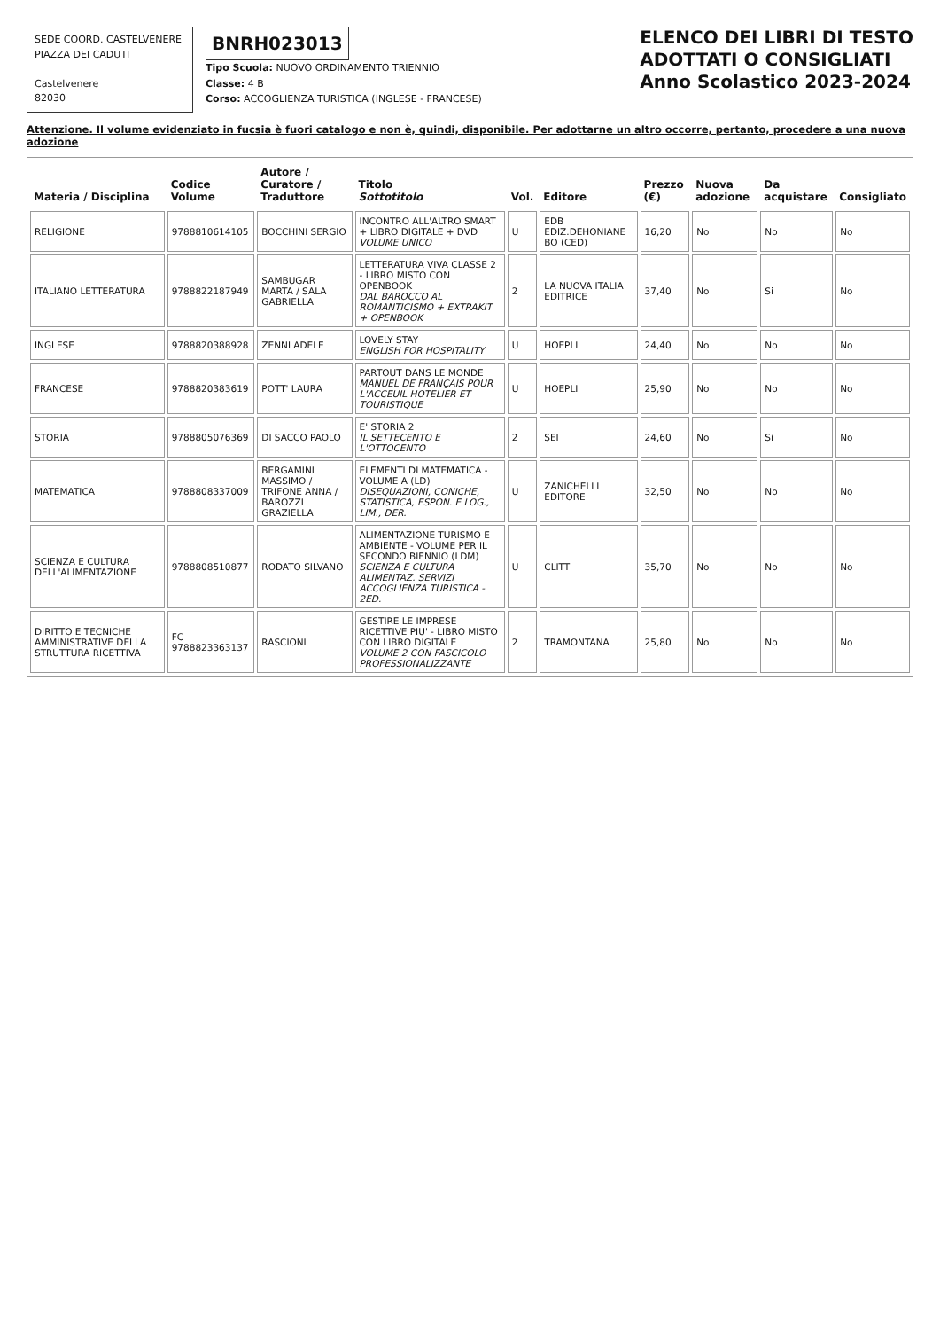SEDE COORD. CASTELVENERE
PIAZZA DEI CADUTI
Castelvenere
82030
BNRH023013
Tipo Scuola: NUOVO ORDINAMENTO TRIENNIO
Classe: 4 B
Corso: ACCOGLIENZA TURISTICA (INGLESE - FRANCESE)
ELENCO DEI LIBRI DI TESTO
ADOTTATI O CONSIGLIATI
Anno Scolastico 2023-2024
Attenzione. Il volume evidenziato in fucsia è fuori catalogo e non è, quindi, disponibile. Per adottarne un altro occorre, pertanto, procedere a una nuova adozione
| Materia / Disciplina | Codice Volume | Autore / Curatore / Traduttore | Titolo Sottotitolo | Vol. | Editore | Prezzo (€) | Nuova adozione | Da acquistare | Consigliato |
| --- | --- | --- | --- | --- | --- | --- | --- | --- | --- |
| RELIGIONE | 9788810614105 | BOCCHINI SERGIO | INCONTRO ALL'ALTRO SMART + LIBRO DIGITALE + DVD VOLUME UNICO | U | EDB EDIZ.DEHONIANE BO (CED) | 16,20 | No | No | No |
| ITALIANO LETTERATURA | 9788822187949 | SAMBUGAR MARTA / SALA GABRIELLA | LETTERATURA VIVA CLASSE 2 - LIBRO MISTO CON OPENBOOK DAL BAROCCO AL ROMANTICISMO + EXTRAKIT + OPENBOOK | 2 | LA NUOVA ITALIA EDITRICE | 37,40 | No | Si | No |
| INGLESE | 9788820388928 | ZENNI ADELE | LOVELY STAY ENGLISH FOR HOSPITALITY | U | HOEPLI | 24,40 | No | No | No |
| FRANCESE | 9788820383619 | POTT' LAURA | PARTOUT DANS LE MONDE MANUEL DE FRANÇAIS POUR L'ACCEUIL HOTELIER ET TOURISTIQUE | U | HOEPLI | 25,90 | No | No | No |
| STORIA | 9788805076369 | DI SACCO PAOLO | E' STORIA 2 IL SETTECENTO E L'OTTOCENTO | 2 | SEI | 24,60 | No | Si | No |
| MATEMATICA | 9788808337009 | BERGAMINI MASSIMO / TRIFONE ANNA / BAROZZI GRAZIELLA | ELEMENTI DI MATEMATICA - VOLUME A (LD) DISEQUAZIONI, CONICHE, STATISTICA, ESPON. E LOG., LIM., DER. | U | ZANICHELLI EDITORE | 32,50 | No | No | No |
| SCIENZA E CULTURA DELL'ALIMENTAZIONE | 9788808510877 | RODATO SILVANO | ALIMENTAZIONE TURISMO E AMBIENTE - VOLUME PER IL SECONDO BIENNIO (LDM) SCIENZA E CULTURA ALIMENTAZ. SERVIZI ACCOGLIENZA TURISTICA - 2ED. | U | CLITT | 35,70 | No | No | No |
| DIRITTO E TECNICHE AMMINISTRATIVE DELLA STRUTTURA RICETTIVA | FC 9788823363137 | RASCIONI | GESTIRE LE IMPRESE RICETTIVE PIU' - LIBRO MISTO CON LIBRO DIGITALE VOLUME 2 CON FASCICOLO PROFESSIONALIZZANTE | 2 | TRAMONTANA | 25,80 | No | No | No |